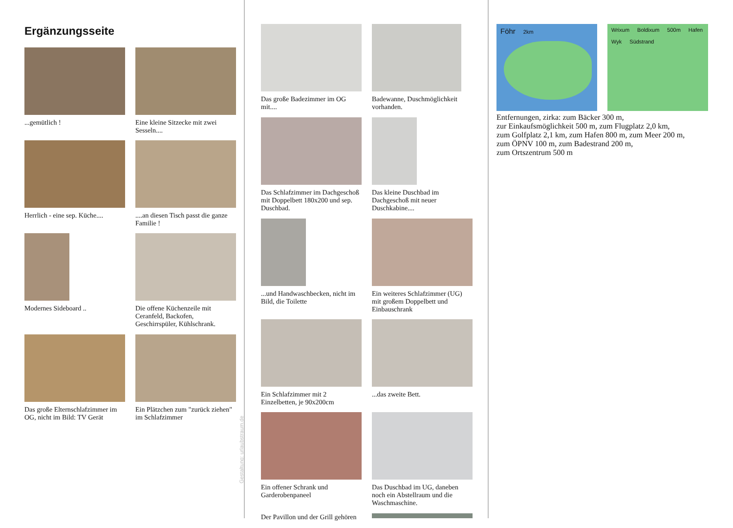Ergänzungsseite
...gemütlich !
Eine kleine Sitzecke mit zwei Sesseln....
Herrlich - eine sep. Küche....
....an diesen Tisch passt die ganze Familie !
Modernes Sideboard ..
Die offene Küchenzeile mit Ceranfeld, Backofen, Geschirrspüler, Kühlschrank.
Das große Elternschlafzimmer im OG, nicht im Bild: TV Gerät
Ein Plätzchen zum "zurück ziehen" im Schlafzimmer
Gestaltung: urlaubstraum.de
Das große Badezimmer im OG mit....
Badewanne, Duschmöglichkeit vorhanden.
Das Schlafzimmer im Dachgeschoß mit Doppelbett 180x200 und sep. Duschbad.
Das kleine Duschbad im Dachgeschoß mit neuer Duschkabine....
...und Handwaschbecken, nicht im Bild, die Toilette
Ein weiteres Schlafzimmer (UG) mit großem Doppelbett und Einbauschrank
Ein Schlafzimmer mit 2 Einzelbetten, je 90x200cm
...das zweite Bett.
Ein offener Schrank und Garderobenpaneel
Das Duschbad im UG, daneben noch ein Abstellraum und die Waschmaschine.
Der Pavillon und der Grill gehören
Föhr 2km Wrixum Boldixum 500m Hafen Wyk Südstrand
Entfernungen, zirka: zum Bäcker 300 m,
zur Einkaufsmöglichkeit 500 m, zum Flugplatz 2,0 km,
zum Golfplatz 2,1 km, zum Hafen 800 m, zum Meer 200 m,
zum ÖPNV 100 m, zum Badestrand 200 m,
zum Ortszentrum 500 m